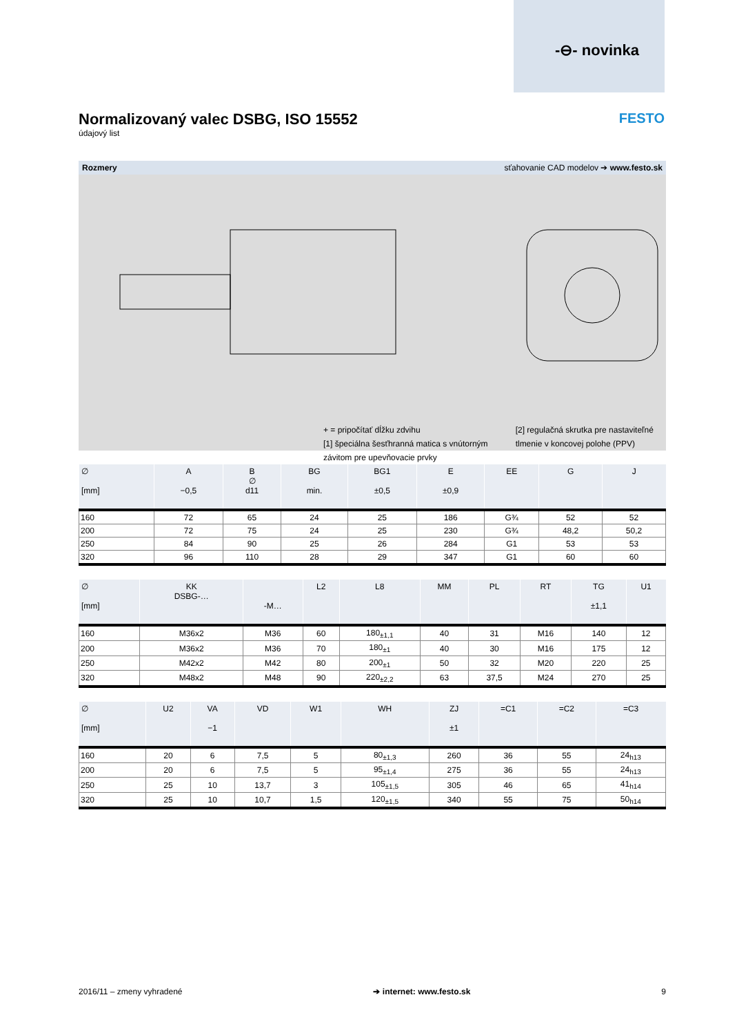-⊖- novinka
Normalizovaný valec DSBG, ISO 15552
údajový list
FESTO
Rozmery sťahovanie CAD modelov ➔ www.festo.sk
+ = pripočítať dĺžku zdvihu
[1] špeciálna šesťhranná matica s vnútorným
závitom pre upevňovacie prvky
[2] regulačná skrutka pre nastaviteľné
tlmenie v koncovej polohe (PPV)
| ∅ [mm] | A −0,5 | B ∅ d11 | BG min. | BG1 ±0,5 | E ±0,9 | EE | G | J |
| --- | --- | --- | --- | --- | --- | --- | --- | --- |
| 160 | 72 | 65 | 24 | 25 | 186 | G¾ | 52 | 52 |
| 200 | 72 | 75 | 24 | 25 | 230 | G¾ | 48,2 | 50,2 |
| 250 | 84 | 90 | 25 | 26 | 284 | G1 | 53 | 53 |
| 320 | 96 | 110 | 28 | 29 | 347 | G1 | 60 | 60 |
| ∅ [mm] | KK DSBG-… | -M… | L2 | L8 | MM | PL | RT | TG ±1,1 | U1 |
| --- | --- | --- | --- | --- | --- | --- | --- | --- | --- |
| 160 | M36x2 | M36 | 60 | 180<sub>±1,1</sub> | 40 | 31 | M16 | 140 | 12 |
| 200 | M36x2 | M36 | 70 | 180<sub>±1</sub> | 40 | 30 | M16 | 175 | 12 |
| 250 | M42x2 | M42 | 80 | 200<sub>±1</sub> | 50 | 32 | M20 | 220 | 25 |
| 320 | M48x2 | M48 | 90 | 220<sub>±2,2</sub> | 63 | 37,5 | M24 | 270 | 25 |
| ∅ [mm] | U2 | VA −1 | VD | W1 | WH | ZJ ±1 | =C1 | =C2 | =C3 |
| --- | --- | --- | --- | --- | --- | --- | --- | --- | --- |
| 160 | 20 | 6 | 7,5 | 5 | 80<sub>±1,3</sub> | 260 | 36 | 55 | 24<sub>h13</sub> |
| 200 | 20 | 6 | 7,5 | 5 | 95<sub>±1,4</sub> | 275 | 36 | 55 | 24<sub>h13</sub> |
| 250 | 25 | 10 | 13,7 | 3 | 105<sub>±1,5</sub> | 305 | 46 | 65 | 41<sub>h14</sub> |
| 320 | 25 | 10 | 10,7 | 1,5 | 120<sub>±1,5</sub> | 340 | 55 | 75 | 50<sub>h14</sub> |
2016/11 – zmeny vyhradené ➔ internet: www.festo.sk 9